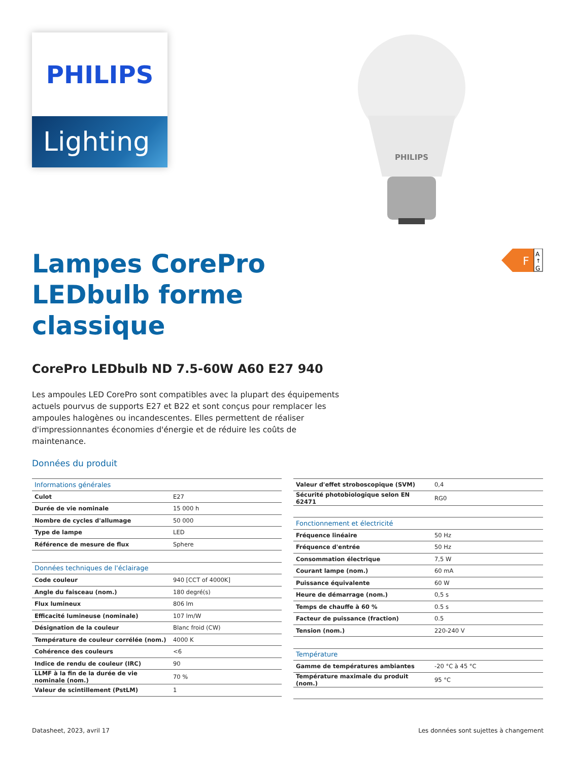PHILIPS
Lighting
PHILIPS
F
A
↑
G
Lampes CorePro LEDbulb forme classique
CorePro LEDbulb ND 7.5-60W A60 E27 940
Les ampoules LED CorePro sont compatibles avec la plupart des équipements actuels pourvus de supports E27 et B22 et sont conçus pour remplacer les ampoules halogènes ou incandescentes. Elles permettent de réaliser d'impressionnantes économies d'énergie et de réduire les coûts de maintenance.
Données du produit
| Informations générales | |
| --- | --- |
| Culot | E27 |
| Durée de vie nominale | 15 000 h |
| Nombre de cycles d'allumage | 50 000 |
| Type de lampe | LED |
| Référence de mesure de flux | Sphere |
| Données techniques de l'éclairage | |
| Code couleur | 940 [CCT of 4000K] |
| Angle du faisceau (nom.) | 180 degré(s) |
| Flux lumineux | 806 lm |
| Efficacité lumineuse (nominale) | 107 lm/W |
| Désignation de la couleur | Blanc froid (CW) |
| Température de couleur corrélée (nom.) | 4000 K |
| Cohérence des couleurs | <6 |
| Indice de rendu de couleur (IRC) | 90 |
| LLMF à la fin de la durée de vie nominale (nom.) | 70 % |
| Valeur de scintillement (PstLM) | 1 |
| Valeur d'effet stroboscopique (SVM) | 0,4 |
| Sécurité photobiologique selon EN 62471 | RG0 |
| Fonctionnement et électricité | |
| Fréquence linéaire | 50 Hz |
| Fréquence d'entrée | 50 Hz |
| Consommation électrique | 7,5 W |
| Courant lampe (nom.) | 60 mA |
| Puissance équivalente | 60 W |
| Heure de démarrage (nom.) | 0,5 s |
| Temps de chauffe à 60 % | 0.5 s |
| Facteur de puissance (fraction) | 0.5 |
| Tension (nom.) | 220-240 V |
| Température | |
| Gamme de températures ambiantes | -20 °C à 45 °C |
| Température maximale du produit (nom.) | 95 °C |
Datasheet, 2023, avril 17
Les données sont sujettes à changement